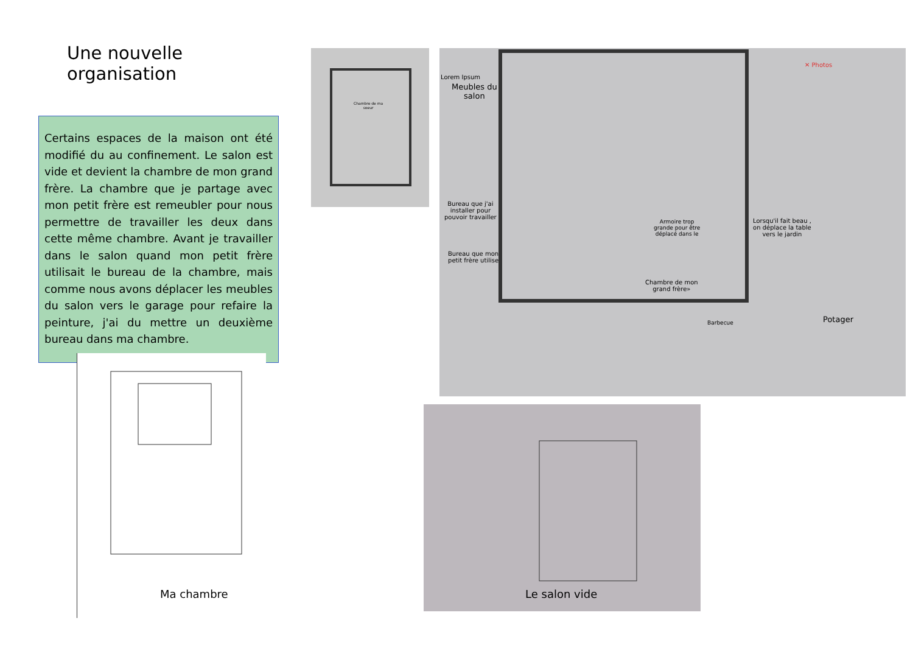Une nouvelle organisation
Certains espaces de la maison ont été modifié du au confinement. Le salon est vide et devient la chambre de mon grand frère. La chambre que je partage avec mon petit frère est remeubler pour nous permettre de travailler les deux dans cette même chambre. Avant je travailler dans le salon quand mon petit frère utilisait le bureau de la chambre, mais comme nous avons déplacer les meubles du salon vers le garage pour refaire la peinture, j'ai du mettre un deuxième bureau dans ma chambre.
Ma chambre
Chambre de ma
soeur
Lorem Ipsum
Meubles du
salon
✕ Photos
Bureau que j'ai
installer pour
pouvoir travailler
Bureau que mon
petit frère utilise
Armoire trop
grande pour être
déplacé dans le
Lorsqu'il fait beau ,
on déplace la table
vers le jardin
Chambre de mon
grand frère»
Barbecue Potager
Le salon vide